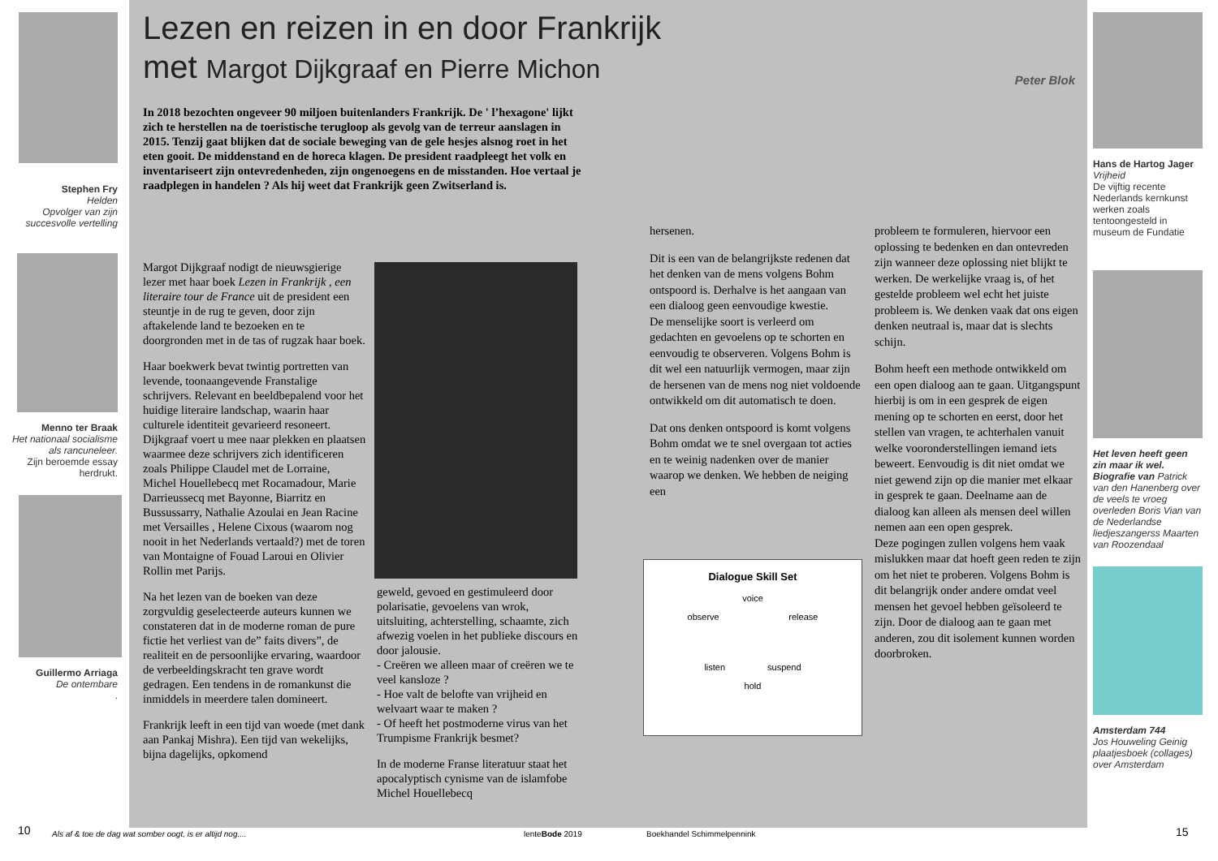Stephen Fry
Helden
Opvolger van zijn succesvolle vertelling
Menno ter Braak
Het nationaal socialisme als rancuneleer.
Zijn beroemde essay herdrukt.
Guillermo Arriaga
De ontembare
.
Lezen en reizen in en door Frankrijk met Margot Dijkgraaf en Pierre Michon
Peter Blok
In 2018 bezochten ongeveer 90 miljoen buitenlanders Frankrijk. De ' l’hexagone' lijkt zich te herstellen na de toeristische terugloop als gevolg van de terreur aanslagen in 2015. Tenzij gaat blijken dat de sociale beweging van de gele hesjes alsnog roet in het eten gooit. De middenstand en de horeca klagen. De president raadpleegt het volk en inventariseert zijn ontevredenheden, zijn ongenoegens en de misstanden. Hoe vertaal je raadplegen in handelen ? Als hij weet dat Frankrijk geen Zwitserland is.
Margot Dijkgraaf nodigt de nieuwsgierige lezer met haar boek Lezen in Frankrijk , een literaire tour de France uit de president een steuntje in de rug te geven, door zijn aftakelende land te bezoeken en te doorgronden met in de tas of rugzak haar boek.
Haar boekwerk bevat twintig portretten van levende, toonaangevende Franstalige schrijvers. Relevant en beeldbepalend voor het huidige literaire landschap, waarin haar culturele identiteit gevarieerd resoneert. Dijkgraaf voert u mee naar plekken en plaatsen waarmee deze schrijvers zich identificeren zoals Philippe Claudel met de Lorraine, Michel Houellebecq met Rocamadour, Marie Darrieussecq met Bayonne, Biarritz en Bussussarry, Nathalie Azoulai en Jean Racine met Versailles , Helene Cixous (waarom nog nooit in het Nederlands vertaald?) met de toren van Montaigne of Fouad Laroui en Olivier Rollin met Parijs.
Na het lezen van de boeken van deze zorgvuldig geselecteerde auteurs kunnen we constateren dat in de moderne roman de pure fictie het verliest van de” faits divers”, de realiteit en de persoonlijke ervaring, waardoor de verbeeldingskracht ten grave wordt gedragen. Een tendens in de romankunst die inmiddels in meerdere talen domineert.
Frankrijk leeft in een tijd van woede (met dank aan Pankaj Mishra). Een tijd van wekelijks, bijna dagelijks, opkomend
geweld, gevoed en gestimuleerd door polarisatie, gevoelens van wrok, uitsluiting, achterstelling, schaamte, zich afwezig voelen in het publieke discours en door jalousie.
- Creëren we alleen maar of creëren we te veel kansloze ?
- Hoe valt de belofte van vrijheid en welvaart waar te maken ?
- Of heeft het postmoderne virus van het Trumpisme Frankrijk besmet?
In de moderne Franse literatuur staat het apocalyptisch cynisme van de islamfobe Michel Houellebecq
hersenen.
Dit is een van de belangrijkste redenen dat het denken van de mens volgens Bohm ontspoord is. Derhalve is het aangaan van een dialoog geen eenvoudige kwestie.
De menselijke soort is verleerd om gedachten en gevoelens op te schorten en eenvoudig te observeren. Volgens Bohm is dit wel een natuurlijk vermogen, maar zijn de hersenen van de mens nog niet voldoende ontwikkeld om dit automatisch te doen.
Dat ons denken ontspoord is komt volgens Bohm omdat we te snel overgaan tot acties en te weinig nadenken over de manier waarop we denken. We hebben de neiging een
Dialogue Skill Set
voice
observe release
listen suspend
hold
probleem te formuleren, hiervoor een oplossing te bedenken en dan ontevreden zijn wanneer deze oplossing niet blijkt te werken. De werkelijke vraag is, of het gestelde probleem wel echt het juiste probleem is. We denken vaak dat ons eigen denken neutraal is, maar dat is slechts schijn.
Bohm heeft een methode ontwikkeld om een open dialoog aan te gaan. Uitgangspunt hierbij is om in een gesprek de eigen mening op te schorten en eerst, door het stellen van vragen, te achterhalen vanuit welke vooronderstellingen iemand iets beweert. Eenvoudig is dit niet omdat we niet gewend zijn op die manier met elkaar in gesprek te gaan. Deelname aan de dialoog kan alleen als mensen deel willen nemen aan een open gesprek.
Deze pogingen zullen volgens hem vaak mislukken maar dat hoeft geen reden te zijn om het niet te proberen. Volgens Bohm is dit belangrijk onder andere omdat veel mensen het gevoel hebben geïsoleerd te zijn. Door de dialoog aan te gaan met anderen, zou dit isolement kunnen worden doorbroken.
Hans de Hartog Jager
Vrijheid
De vijftig recente Nederlands kernkunst werken zoals tentoongesteld in museum de Fundatie
Het leven heeft geen zin maar ik wel. Biografie van Patrick van den Hanenberg over de veels te vroeg overleden Boris Vian van de Nederlandse liedjeszangerss Maarten van Roozendaal
Amsterdam 744
Jos Houweling Geinig plaatjesboek (collages) over Amsterdam
10
Als af & toe de dag wat somber oogt, is er altijd nog....
lenteBode 2019 Boekhandel Schimmelpennink 15